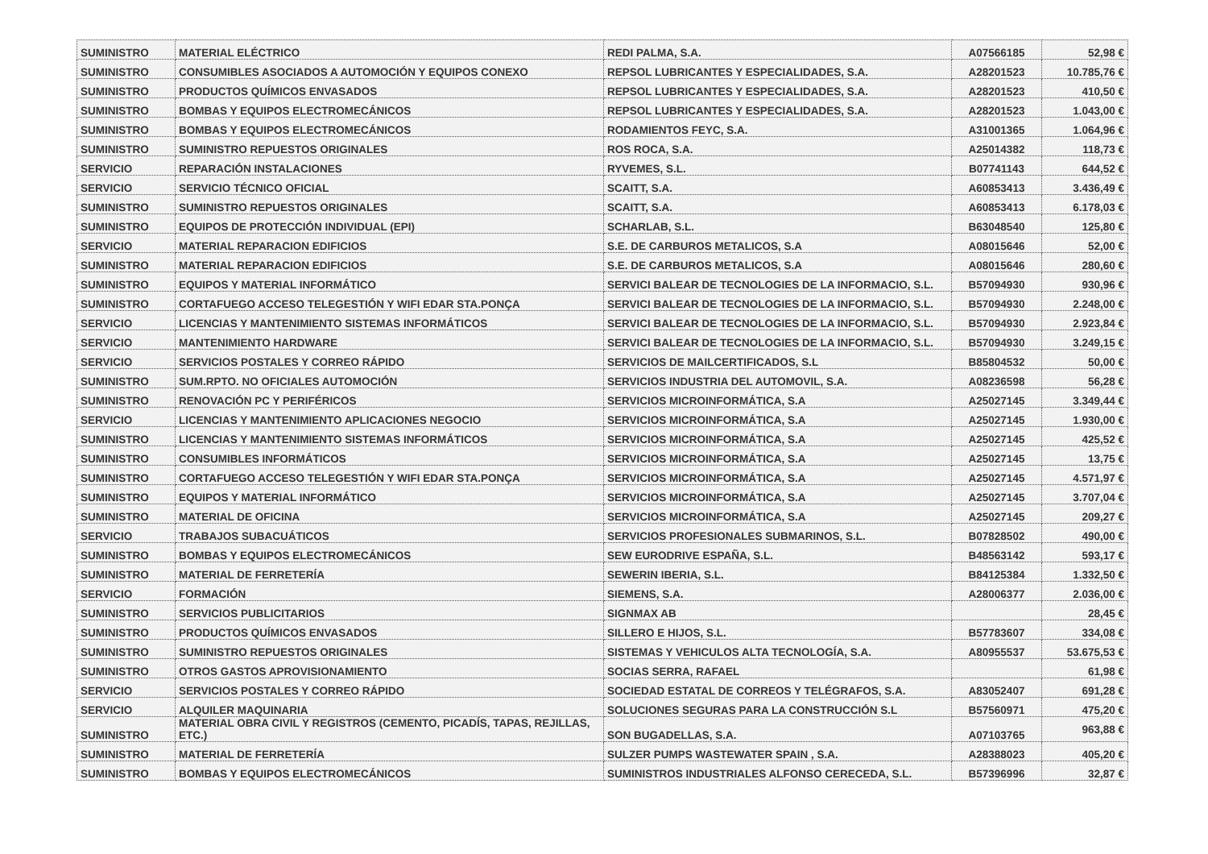| SUMINISTRO | MATERIAL ELÉCTRICO | REDI PALMA, S.A. | A07566185 | 52,98 € |
| SUMINISTRO | CONSUMIBLES ASOCIADOS A AUTOMOCIÓN Y EQUIPOS CONEXO | REPSOL LUBRICANTES Y ESPECIALIDADES, S.A. | A28201523 | 10.785,76 € |
| SUMINISTRO | PRODUCTOS QUÍMICOS ENVASADOS | REPSOL LUBRICANTES Y ESPECIALIDADES, S.A. | A28201523 | 410,50 € |
| SUMINISTRO | BOMBAS Y EQUIPOS ELECTROMECÁNICOS | REPSOL LUBRICANTES Y ESPECIALIDADES, S.A. | A28201523 | 1.043,00 € |
| SUMINISTRO | BOMBAS Y EQUIPOS ELECTROMECÁNICOS | RODAMIENTOS FEYC, S.A. | A31001365 | 1.064,96 € |
| SUMINISTRO | SUMINISTRO REPUESTOS ORIGINALES | ROS ROCA, S.A. | A25014382 | 118,73 € |
| SERVICIO | REPARACIÓN INSTALACIONES | RYVEMES, S.L. | B07741143 | 644,52 € |
| SERVICIO | SERVICIO TÉCNICO OFICIAL | SCAITT, S.A. | A60853413 | 3.436,49 € |
| SUMINISTRO | SUMINISTRO REPUESTOS ORIGINALES | SCAITT, S.A. | A60853413 | 6.178,03 € |
| SUMINISTRO | EQUIPOS DE PROTECCIÓN INDIVIDUAL (EPI) | SCHARLAB, S.L. | B63048540 | 125,80 € |
| SERVICIO | MATERIAL REPARACION EDIFICIOS | S.E. DE CARBUROS METALICOS, S.A | A08015646 | 52,00 € |
| SUMINISTRO | MATERIAL REPARACION EDIFICIOS | S.E. DE CARBUROS METALICOS, S.A | A08015646 | 280,60 € |
| SUMINISTRO | EQUIPOS Y MATERIAL INFORMÁTICO | SERVICI BALEAR DE TECNOLOGIES DE LA INFORMACIO, S.L. | B57094930 | 930,96 € |
| SUMINISTRO | CORTAFUEGO ACCESO TELEGESTIÓN Y WIFI EDAR STA.PONÇA | SERVICI BALEAR DE TECNOLOGIES DE LA INFORMACIO, S.L. | B57094930 | 2.248,00 € |
| SERVICIO | LICENCIAS Y MANTENIMIENTO SISTEMAS INFORMÁTICOS | SERVICI BALEAR DE TECNOLOGIES DE LA INFORMACIO, S.L. | B57094930 | 2.923,84 € |
| SERVICIO | MANTENIMIENTO HARDWARE | SERVICI BALEAR DE TECNOLOGIES DE LA INFORMACIO, S.L. | B57094930 | 3.249,15 € |
| SERVICIO | SERVICIOS POSTALES Y CORREO RÁPIDO | SERVICIOS DE MAILCERTIFICADOS, S.L | B85804532 | 50,00 € |
| SUMINISTRO | SUM.RPTO. NO OFICIALES AUTOMOCIÓN | SERVICIOS INDUSTRIA DEL AUTOMOVIL, S.A. | A08236598 | 56,28 € |
| SUMINISTRO | RENOVACIÓN PC Y PERIFÉRICOS | SERVICIOS MICROINFORMÁTICA, S.A | A25027145 | 3.349,44 € |
| SERVICIO | LICENCIAS Y MANTENIMIENTO APLICACIONES NEGOCIO | SERVICIOS MICROINFORMÁTICA, S.A | A25027145 | 1.930,00 € |
| SUMINISTRO | LICENCIAS Y MANTENIMIENTO SISTEMAS INFORMÁTICOS | SERVICIOS MICROINFORMÁTICA, S.A | A25027145 | 425,52 € |
| SUMINISTRO | CONSUMIBLES INFORMÁTICOS | SERVICIOS MICROINFORMÁTICA, S.A | A25027145 | 13,75 € |
| SUMINISTRO | CORTAFUEGO ACCESO TELEGESTIÓN Y WIFI EDAR STA.PONÇA | SERVICIOS MICROINFORMÁTICA, S.A | A25027145 | 4.571,97 € |
| SUMINISTRO | EQUIPOS Y MATERIAL INFORMÁTICO | SERVICIOS MICROINFORMÁTICA, S.A | A25027145 | 3.707,04 € |
| SUMINISTRO | MATERIAL DE OFICINA | SERVICIOS MICROINFORMÁTICA, S.A | A25027145 | 209,27 € |
| SERVICIO | TRABAJOS SUBACUÁTICOS | SERVICIOS PROFESIONALES SUBMARINOS, S.L. | B07828502 | 490,00 € |
| SUMINISTRO | BOMBAS Y EQUIPOS ELECTROMECÁNICOS | SEW EURODRIVE ESPAÑA, S.L. | B48563142 | 593,17 € |
| SUMINISTRO | MATERIAL DE FERRETERÍA | SEWERIN IBERIA, S.L. | B84125384 | 1.332,50 € |
| SERVICIO | FORMACIÓN | SIEMENS, S.A. | A28006377 | 2.036,00 € |
| SUMINISTRO | SERVICIOS PUBLICITARIOS | SIGNMAX AB | | 28,45 € |
| SUMINISTRO | PRODUCTOS QUÍMICOS ENVASADOS | SILLERO E HIJOS, S.L. | B57783607 | 334,08 € |
| SUMINISTRO | SUMINISTRO REPUESTOS ORIGINALES | SISTEMAS Y VEHICULOS ALTA TECNOLOGÍA, S.A. | A80955537 | 53.675,53 € |
| SUMINISTRO | OTROS GASTOS APROVISIONAMIENTO | SOCIAS SERRA, RAFAEL | | 61,98 € |
| SERVICIO | SERVICIOS POSTALES Y CORREO RÁPIDO | SOCIEDAD ESTATAL DE CORREOS Y TELÉGRAFOS, S.A. | A83052407 | 691,28 € |
| SERVICIO | ALQUILER MAQUINARIA | SOLUCIONES SEGURAS PARA LA CONSTRUCCIÓN S.L | B57560971 | 475,20 € |
| SUMINISTRO | MATERIAL OBRA CIVIL Y REGISTROS (CEMENTO, PICADÍS, TAPAS, REJILLAS, ETC.) | SON BUGADELLAS, S.A. | A07103765 | 963,88 € |
| SUMINISTRO | MATERIAL DE FERRETERÍA | SULZER PUMPS WASTEWATER SPAIN , S.A. | A28388023 | 405,20 € |
| SUMINISTRO | BOMBAS Y EQUIPOS ELECTROMECÁNICOS | SUMINISTROS INDUSTRIALES ALFONSO CERECEDA, S.L. | B57396996 | 32,87 € |